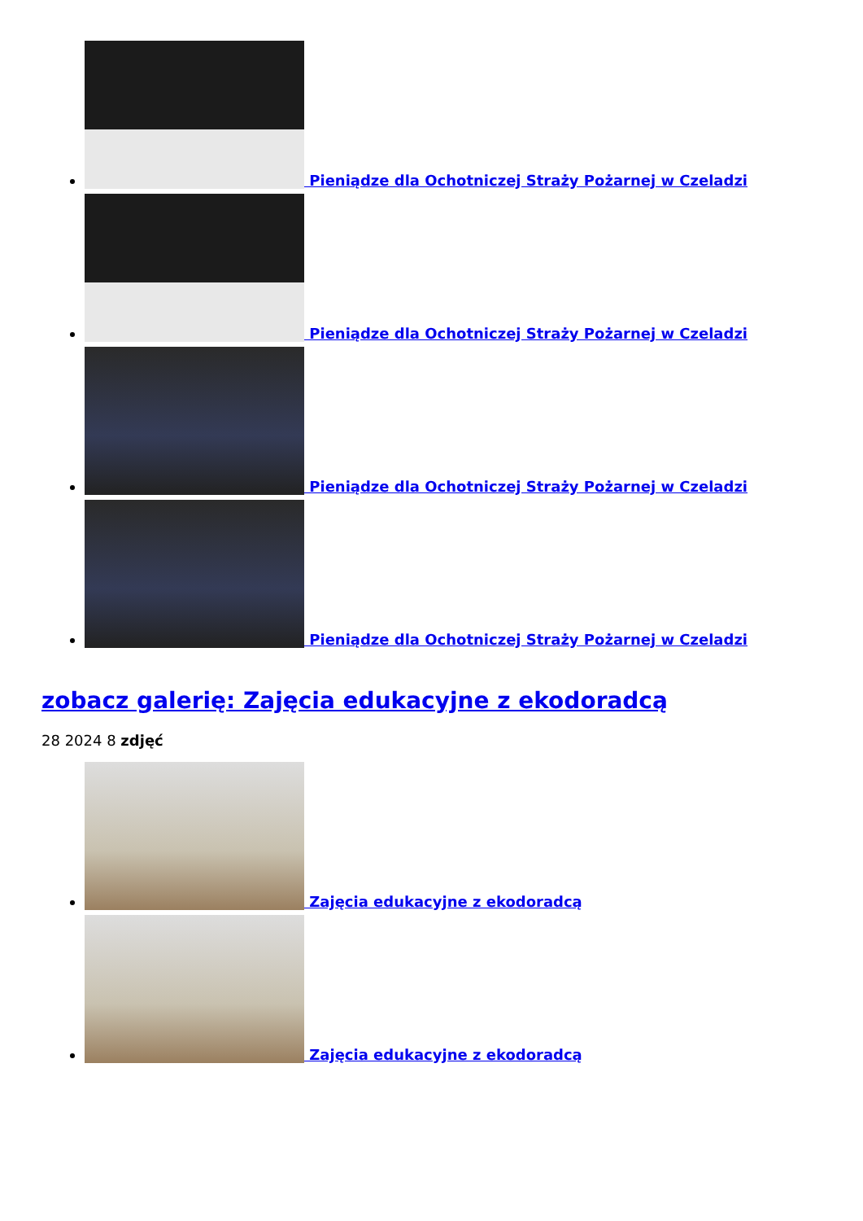Pieniądze dla Ochotniczej Straży Pożarnej w Czeladzi
Pieniądze dla Ochotniczej Straży Pożarnej w Czeladzi
Pieniądze dla Ochotniczej Straży Pożarnej w Czeladzi
Pieniądze dla Ochotniczej Straży Pożarnej w Czeladzi
zobacz galerię: Zajęcia edukacyjne z ekodoradcą
28 2024 8 zdjęć
Zajęcia edukacyjne z ekodoradcą
Zajęcia edukacyjne z ekodoradcą